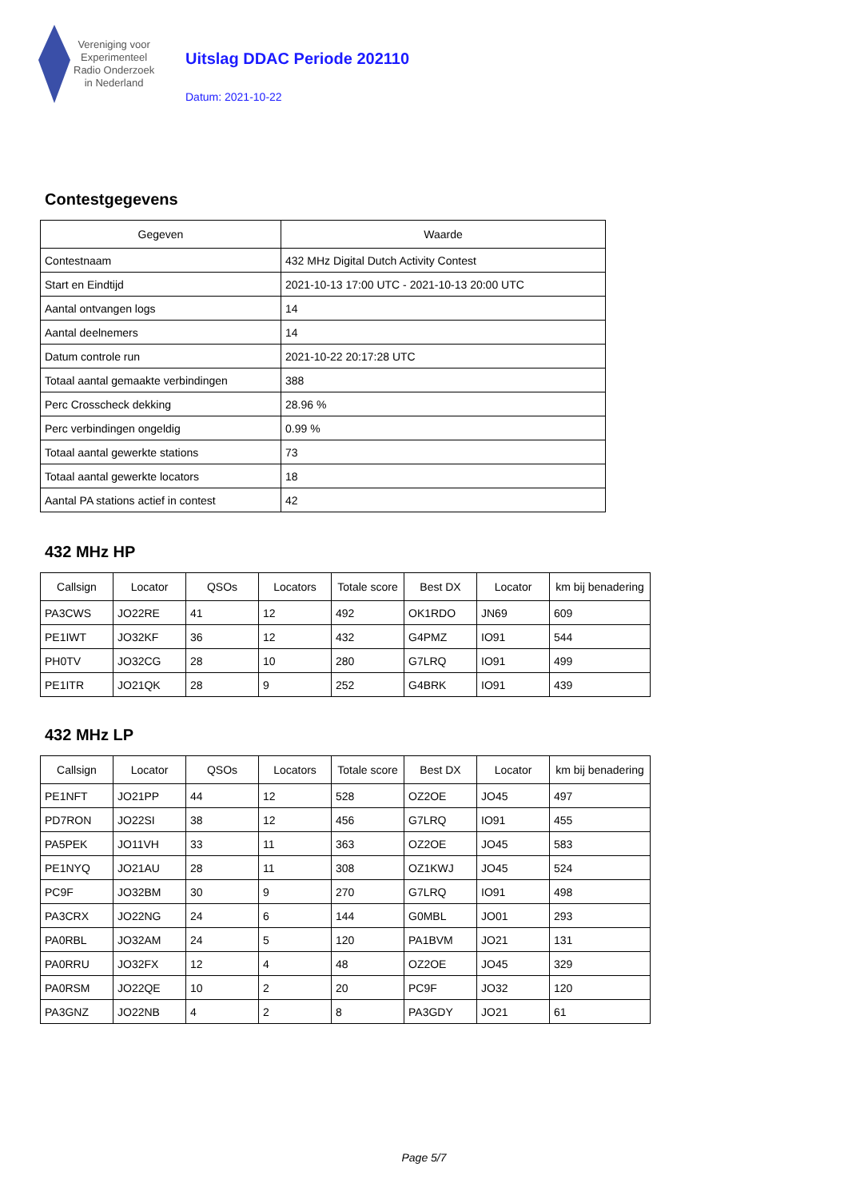Vereniging voor
Experimenteel
Radio Onderzoek
in Nederland
Uitslag DDAC Periode 202110
Datum: 2021-10-22
Contestgegevens
| Gegeven | Waarde |
| --- | --- |
| Contestnaam | 432 MHz Digital Dutch Activity Contest |
| Start en Eindtijd | 2021-10-13 17:00 UTC - 2021-10-13 20:00 UTC |
| Aantal ontvangen logs | 14 |
| Aantal deelnemers | 14 |
| Datum controle run | 2021-10-22 20:17:28 UTC |
| Totaal aantal gemaakte verbindingen | 388 |
| Perc Crosscheck dekking | 28.96 % |
| Perc verbindingen ongeldig | 0.99 % |
| Totaal aantal gewerkte stations | 73 |
| Totaal aantal gewerkte locators | 18 |
| Aantal PA stations actief in contest | 42 |
432 MHz HP
| Callsign | Locator | QSOs | Locators | Totale score | Best DX | Locator | km bij benadering |
| --- | --- | --- | --- | --- | --- | --- | --- |
| PA3CWS | JO22RE | 41 | 12 | 492 | OK1RDO | JN69 | 609 |
| PE1IWT | JO32KF | 36 | 12 | 432 | G4PMZ | IO91 | 544 |
| PH0TV | JO32CG | 28 | 10 | 280 | G7LRQ | IO91 | 499 |
| PE1ITR | JO21QK | 28 | 9 | 252 | G4BRK | IO91 | 439 |
432 MHz LP
| Callsign | Locator | QSOs | Locators | Totale score | Best DX | Locator | km bij benadering |
| --- | --- | --- | --- | --- | --- | --- | --- |
| PE1NFT | JO21PP | 44 | 12 | 528 | OZ2OE | JO45 | 497 |
| PD7RON | JO22SI | 38 | 12 | 456 | G7LRQ | IO91 | 455 |
| PA5PEK | JO11VH | 33 | 11 | 363 | OZ2OE | JO45 | 583 |
| PE1NYQ | JO21AU | 28 | 11 | 308 | OZ1KWJ | JO45 | 524 |
| PC9F | JO32BM | 30 | 9 | 270 | G7LRQ | IO91 | 498 |
| PA3CRX | JO22NG | 24 | 6 | 144 | G0MBL | JO01 | 293 |
| PA0RBL | JO32AM | 24 | 5 | 120 | PA1BVM | JO21 | 131 |
| PA0RRU | JO32FX | 12 | 4 | 48 | OZ2OE | JO45 | 329 |
| PA0RSM | JO22QE | 10 | 2 | 20 | PC9F | JO32 | 120 |
| PA3GNZ | JO22NB | 4 | 2 | 8 | PA3GDY | JO21 | 61 |
Page 5/7